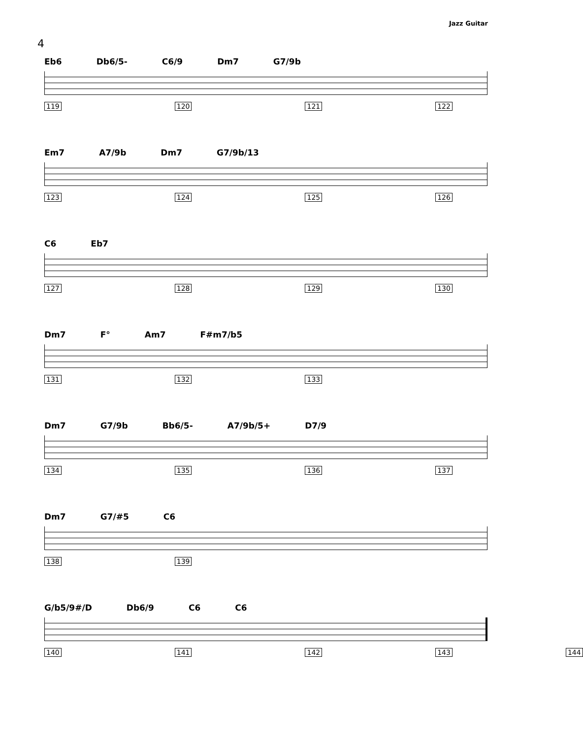Jazz Guitar
4
Eb6 Db6/5- C6/9 Dm7 G7/9b
119 120 121 122
Em7 A7/9b Dm7 G7/9b/13
123 124 125 126
C6 Eb7
127 128 129 130
Dm7 F° Am7 F#m7/b5
131 132 133
Dm7 G7/9b Bb6/5- A7/9b/5+ D7/9
134 135 136 137
Dm7 G7/#5 C6
138 139
G/b5/9#/D Db6/9 C6 C6
140 141 142 143 144